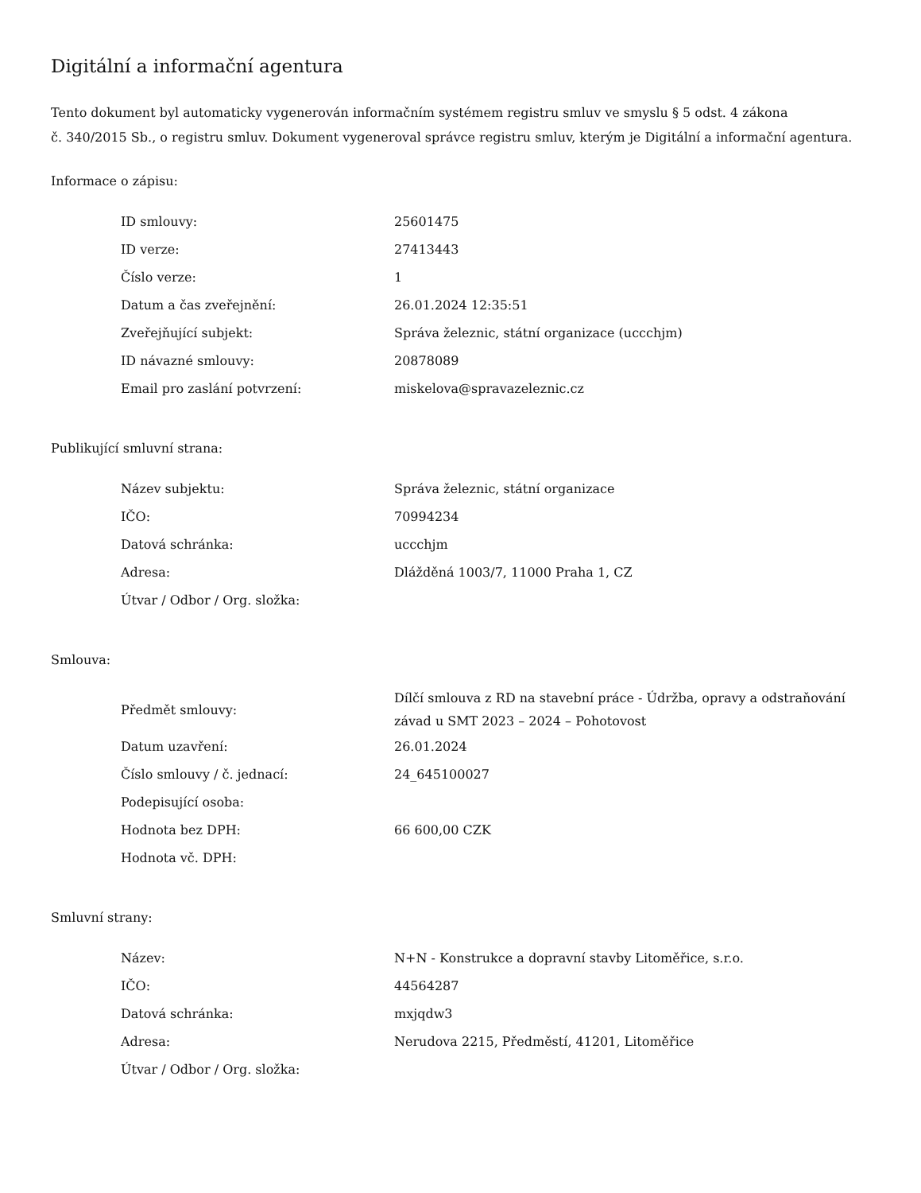Digitální a informační agentura
Tento dokument byl automaticky vygenerován informačním systémem registru smluv ve smyslu § 5 odst. 4 zákona
č. 340/2015 Sb., o registru smluv. Dokument vygeneroval správce registru smluv, kterým je Digitální a informační agentura.
Informace o zápisu:
| ID smlouvy: | 25601475 |
| ID verze: | 27413443 |
| Číslo verze: | 1 |
| Datum a čas zveřejnění: | 26.01.2024 12:35:51 |
| Zveřejňující subjekt: | Správa železnic, státní organizace (uccchjm) |
| ID návazné smlouvy: | 20878089 |
| Email pro zaslání potvrzení: | miskelova@spravazeleznic.cz |
Publikující smluvní strana:
| Název subjektu: | Správa železnic, státní organizace |
| IČO: | 70994234 |
| Datová schránka: | uccchjm |
| Adresa: | Dlážděná 1003/7, 11000 Praha 1, CZ |
| Útvar / Odbor / Org. složka: | |
Smlouva:
| Předmět smlouvy: | Dílčí smlouva z RD na stavební práce - Údržba, opravy a odstraňování závad u SMT 2023 – 2024 – Pohotovost |
| Datum uzavření: | 26.01.2024 |
| Číslo smlouvy / č. jednací: | 24_645100027 |
| Podepisující osoba: | |
| Hodnota bez DPH: | 66 600,00 CZK |
| Hodnota vč. DPH: | |
Smluvní strany:
| Název: | N+N - Konstrukce a dopravní stavby Litoměřice, s.r.o. |
| IČO: | 44564287 |
| Datová schránka: | mxjqdw3 |
| Adresa: | Nerudova 2215, Předměstí, 41201, Litoměřice |
| Útvar / Odbor / Org. složka: | |